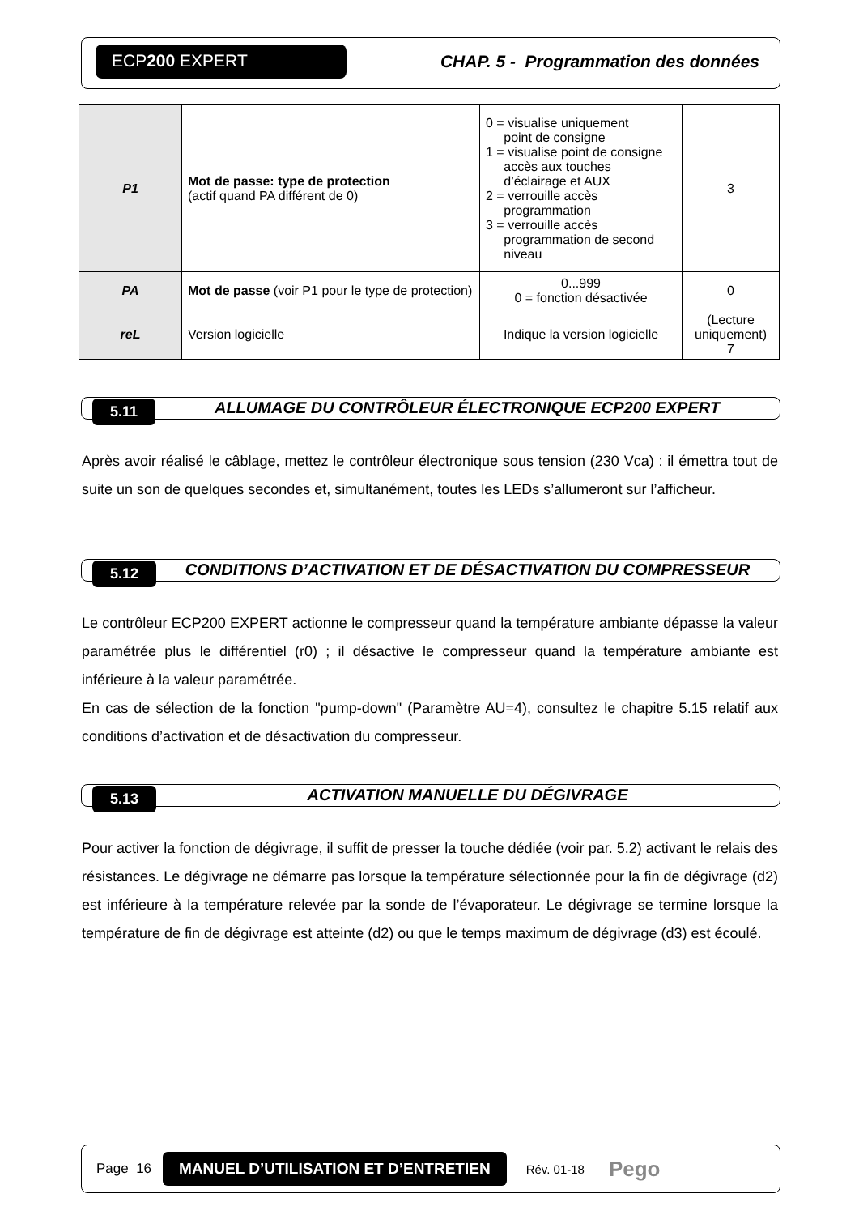ECP200 EXPERT
CHAP. 5 - Programmation des données
| P1 | Mot de passe: type de protection (actif quand PA différent de 0) | 0 = visualise uniquement point de consigne 1 = visualise point de consigne accès aux touches d’éclairage et AUX 2 = verrouille accès programmation 3 = verrouille accès programmation de second niveau | 3 |
| PA | Mot de passe (voir P1 pour le type de protection) | 0...999 0 = fonction désactivée | 0 |
| reL | Version logicielle | Indique la version logicielle | (Lecture uniquement) 7 |
5.11
ALLUMAGE DU CONTRÔLEUR ÉLECTRONIQUE ECP200 EXPERT
Après avoir réalisé le câblage, mettez le contrôleur électronique sous tension (230 Vca) : il émettra tout de suite un son de quelques secondes et, simultanément, toutes les LEDs s’allumeront sur l’afficheur.
5.12
CONDITIONS D’ACTIVATION ET DE DÉSACTIVATION DU COMPRESSEUR
Le contrôleur ECP200 EXPERT actionne le compresseur quand la température ambiante dépasse la valeur paramétrée plus le différentiel (r0) ; il désactive le compresseur quand la température ambiante est inférieure à la valeur paramétrée.
En cas de sélection de la fonction "pump-down" (Paramètre AU=4), consultez le chapitre 5.15 relatif aux conditions d’activation et de désactivation du compresseur.
5.13
ACTIVATION MANUELLE DU DÉGIVRAGE
Pour activer la fonction de dégivrage, il suffit de presser la touche dédiée (voir par. 5.2) activant le relais des résistances. Le dégivrage ne démarre pas lorsque la température sélectionnée pour la fin de dégivrage (d2) est inférieure à la température relevée par la sonde de l’évaporateur. Le dégivrage se termine lorsque la température de fin de dégivrage est atteinte (d2) ou que le temps maximum de dégivrage (d3) est écoulé.
Page 16 MANUEL D’UTILISATION ET D’ENTRETIEN Rév. 01-18 Pego